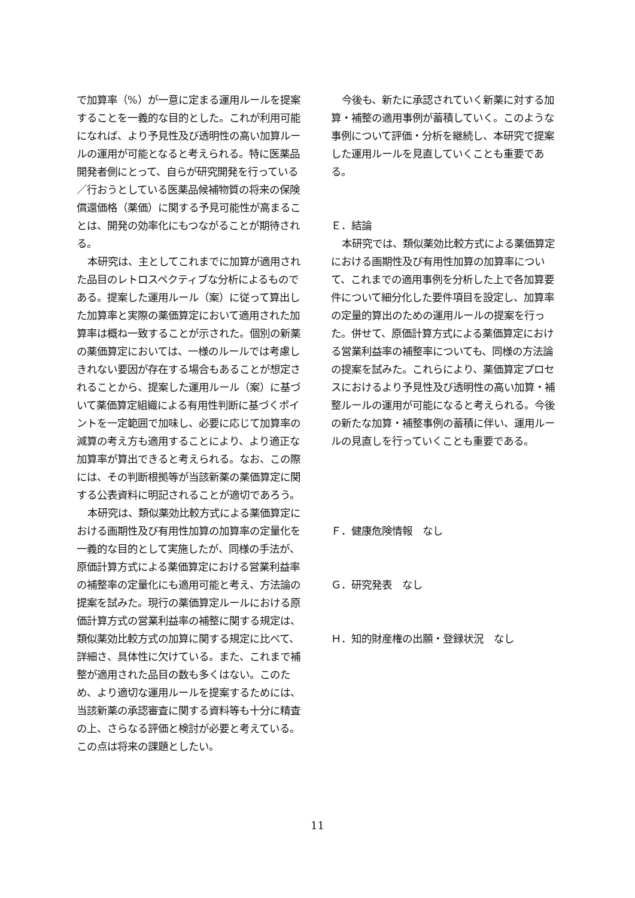で加算率（%）が一意に定まる運用ルールを提案することを一義的な目的とした。これが利用可能になれば、より予見性及び透明性の高い加算ルールの運用が可能となると考えられる。特に医薬品開発者側にとって、自らが研究開発を行っている／行おうとしている医薬品候補物質の将来の保険償還価格（薬価）に関する予見可能性が高まることは、開発の効率化にもつながることが期待される。
本研究は、主としてこれまでに加算が適用された品目のレトロスペクティブな分析によるものである。提案した運用ルール（案）に従って算出した加算率と実際の薬価算定において適用された加算率は概ね一致することが示された。個別の新薬の薬価算定においては、一様のルールでは考慮しきれない要因が存在する場合もあることが想定されることから、提案した運用ルール（案）に基づいて薬価算定組織による有用性判断に基づくポイントを一定範囲で加味し、必要に応じて加算率の減算の考え方も適用することにより、より適正な加算率が算出できると考えられる。なお、この際には、その判断根拠等が当該新薬の薬価算定に関する公表資料に明記されることが適切であろう。
本研究は、類似薬効比較方式による薬価算定における画期性及び有用性加算の加算率の定量化を一義的な目的として実施したが、同様の手法が、原価計算方式による薬価算定における営業利益率の補整率の定量化にも適用可能と考え、方法論の提案を試みた。現行の薬価算定ルールにおける原価計算方式の営業利益率の補整に関する規定は、類似薬効比較方式の加算に関する規定に比べて、詳細さ、具体性に欠けている。また、これまで補整が適用された品目の数も多くはない。このため、より適切な運用ルールを提案するためには、当該新薬の承認審査に関する資料等も十分に精査の上、さらなる評価と検討が必要と考えている。この点は将来の課題としたい。
今後も、新たに承認されていく新薬に対する加算・補整の適用事例が蓄積していく。このような事例について評価・分析を継続し、本研究で提案した運用ルールを見直していくことも重要である。
Ｅ．結論
本研究では、類似薬効比較方式による薬価算定における画期性及び有用性加算の加算率について、これまでの適用事例を分析した上で各加算要件について細分化した要件項目を設定し、加算率の定量的算出のための運用ルールの提案を行った。併せて、原価計算方式による薬価算定における営業利益率の補整率についても、同様の方法論の提案を試みた。これらにより、薬価算定プロセスにおけるより予見性及び透明性の高い加算・補整ルールの運用が可能になると考えられる。今後の新たな加算・補整事例の蓄積に伴い、運用ルールの見直しを行っていくことも重要である。
Ｆ．健康危険情報　なし
Ｇ．研究発表　なし
Ｈ．知的財産権の出願・登録状況　なし
11